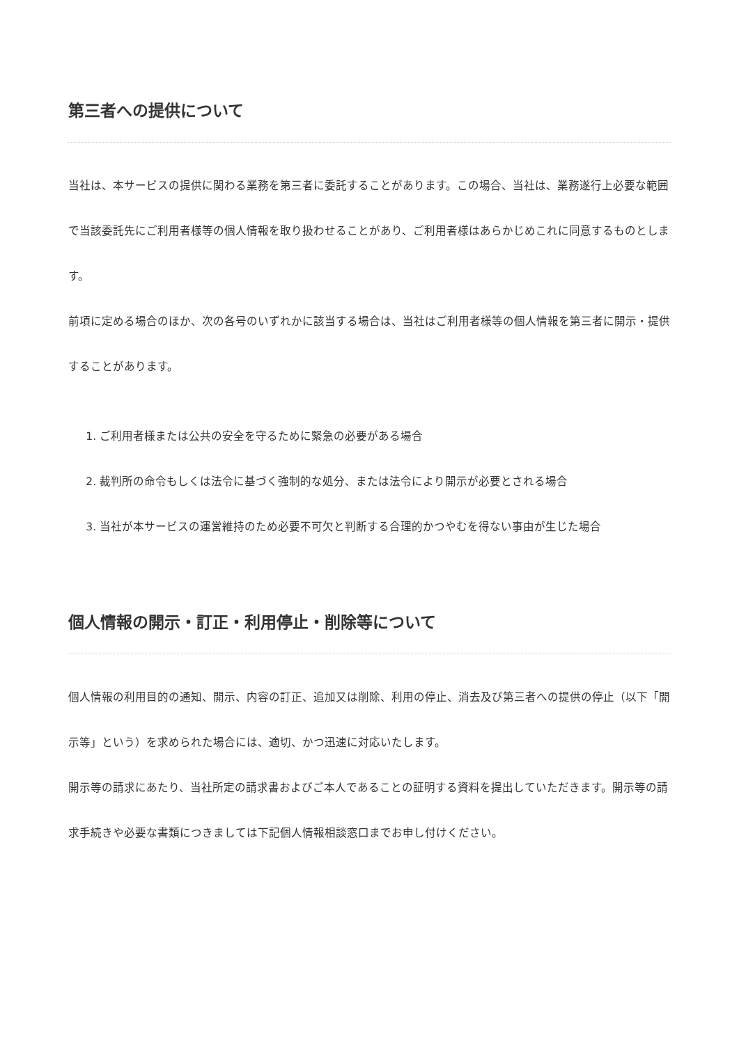第三者への提供について
当社は、本サービスの提供に関わる業務を第三者に委託することがあります。この場合、当社は、業務遂行上必要な範囲で当該委託先にご利用者様等の個人情報を取り扱わせることがあり、ご利用者様はあらかじめこれに同意するものとします。
前項に定める場合のほか、次の各号のいずれかに該当する場合は、当社はご利用者様等の個人情報を第三者に開示・提供することがあります。
1. ご利用者様または公共の安全を守るために緊急の必要がある場合
2. 裁判所の命令もしくは法令に基づく強制的な処分、または法令により開示が必要とされる場合
3. 当社が本サービスの運営維持のため必要不可欠と判断する合理的かつやむを得ない事由が生じた場合
個人情報の開示・訂正・利用停止・削除等について
個人情報の利用目的の通知、開示、内容の訂正、追加又は削除、利用の停止、消去及び第三者への提供の停止（以下「開示等」という）を求められた場合には、適切、かつ迅速に対応いたします。
開示等の請求にあたり、当社所定の請求書およびご本人であることの証明する資料を提出していただきます。開示等の請求手続きや必要な書類につきましては下記個人情報相談窓口までお申し付けください。